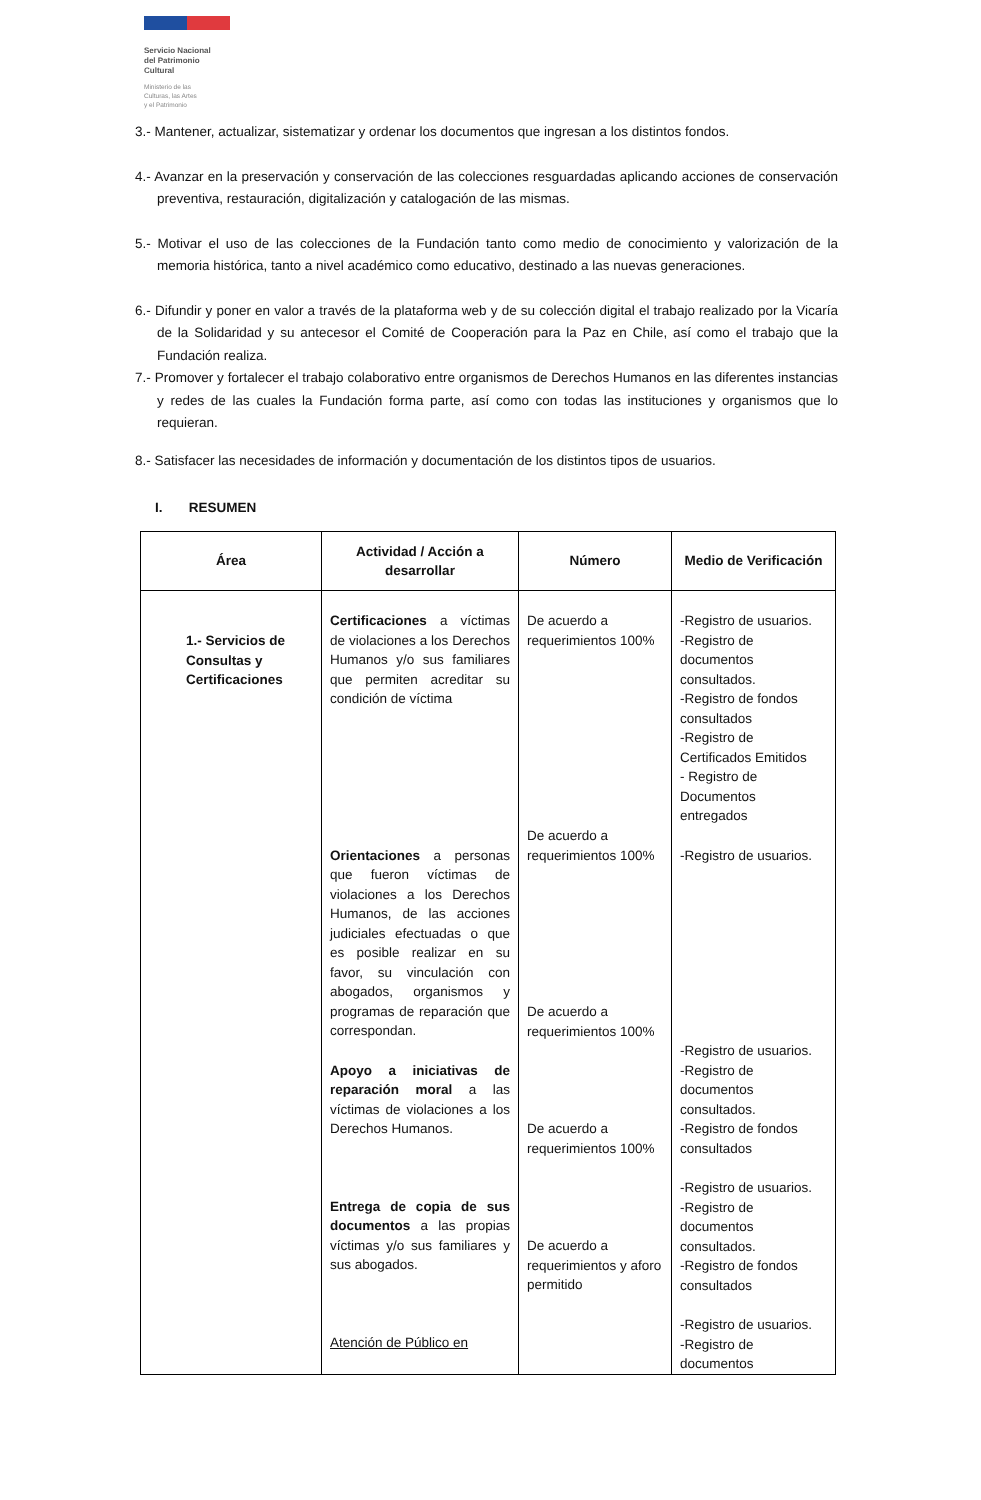Servicio Nacional
del Patrimonio
Cultural
Ministerio de las
Culturas, las Artes
y el Patrimonio
3.- Mantener, actualizar, sistematizar y ordenar los documentos que ingresan a los distintos fondos.
4.- Avanzar en la preservación y conservación de las colecciones resguardadas aplicando acciones de conservación preventiva, restauración, digitalización y catalogación de las mismas.
5.- Motivar el uso de las colecciones de la Fundación tanto como medio de conocimiento y valorización de la memoria histórica, tanto a nivel académico como educativo, destinado a las nuevas generaciones.
6.- Difundir y poner en valor a través de la plataforma web y de su colección digital el trabajo realizado por la Vicaría de la Solidaridad y su antecesor el Comité de Cooperación para la Paz en Chile, así como el trabajo que la Fundación realiza.
7.- Promover y fortalecer el trabajo colaborativo entre organismos de Derechos Humanos en las diferentes instancias y redes de las cuales la Fundación forma parte, así como con todas las instituciones y organismos que lo requieran.
8.- Satisfacer las necesidades de información y documentación de los distintos tipos de usuarios.
I. RESUMEN
| Área | Actividad / Acción a desarrollar | Número | Medio de Verificación |
| --- | --- | --- | --- |
| 1.- Servicios de Consultas y Certificaciones | Certificaciones a víctimas de violaciones a los Derechos Humanos y/o sus familiares que permiten acreditar su condición de víctima Orientaciones a personas que fueron víctimas de violaciones a los Derechos Humanos, de las acciones judiciales efectuadas o que es posible realizar en su favor, su vinculación con abogados, organismos y programas de reparación que correspondan. Apoyo a iniciativas de reparación moral a las víctimas de violaciones a los Derechos Humanos. Entrega de copia de sus documentos a las propias víctimas y/o sus familiares y sus abogados. Atención de Público en | De acuerdo a requerimientos 100% De acuerdo a requerimientos 100% De acuerdo a requerimientos 100% De acuerdo a requerimientos 100% De acuerdo a requerimientos y aforo permitido | -Registro de usuarios. -Registro de documentos consultados. -Registro de fondos consultados -Registro de Certificados Emitidos - Registro de Documentos entregados -Registro de usuarios. -Registro de usuarios. -Registro de documentos consultados. -Registro de fondos consultados -Registro de usuarios. -Registro de documentos consultados. -Registro de fondos consultados -Registro de usuarios. -Registro de documentos |